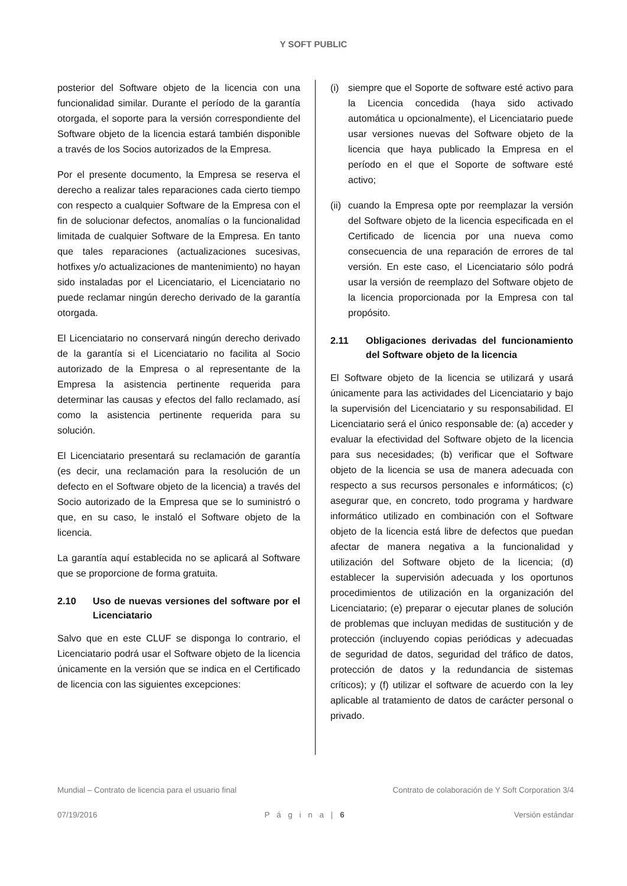Y SOFT PUBLIC
posterior del Software objeto de la licencia con una funcionalidad similar. Durante el período de la garantía otorgada, el soporte para la versión correspondiente del Software objeto de la licencia estará también disponible a través de los Socios autorizados de la Empresa.
Por el presente documento, la Empresa se reserva el derecho a realizar tales reparaciones cada cierto tiempo con respecto a cualquier Software de la Empresa con el fin de solucionar defectos, anomalías o la funcionalidad limitada de cualquier Software de la Empresa. En tanto que tales reparaciones (actualizaciones sucesivas, hotfixes y/o actualizaciones de mantenimiento) no hayan sido instaladas por el Licenciatario, el Licenciatario no puede reclamar ningún derecho derivado de la garantía otorgada.
El Licenciatario no conservará ningún derecho derivado de la garantía si el Licenciatario no facilita al Socio autorizado de la Empresa o al representante de la Empresa la asistencia pertinente requerida para determinar las causas y efectos del fallo reclamado, así como la asistencia pertinente requerida para su solución.
El Licenciatario presentará su reclamación de garantía (es decir, una reclamación para la resolución de un defecto en el Software objeto de la licencia) a través del Socio autorizado de la Empresa que se lo suministró o que, en su caso, le instaló el Software objeto de la licencia.
La garantía aquí establecida no se aplicará al Software que se proporcione de forma gratuita.
2.10 Uso de nuevas versiones del software por el Licenciatario
Salvo que en este CLUF se disponga lo contrario, el Licenciatario podrá usar el Software objeto de la licencia únicamente en la versión que se indica en el Certificado de licencia con las siguientes excepciones:
(i) siempre que el Soporte de software esté activo para la Licencia concedida (haya sido activado automática u opcionalmente), el Licenciatario puede usar versiones nuevas del Software objeto de la licencia que haya publicado la Empresa en el período en el que el Soporte de software esté activo;
(ii) cuando la Empresa opte por reemplazar la versión del Software objeto de la licencia especificada en el Certificado de licencia por una nueva como consecuencia de una reparación de errores de tal versión. En este caso, el Licenciatario sólo podrá usar la versión de reemplazo del Software objeto de la licencia proporcionada por la Empresa con tal propósito.
2.11 Obligaciones derivadas del funcionamiento del Software objeto de la licencia
El Software objeto de la licencia se utilizará y usará únicamente para las actividades del Licenciatario y bajo la supervisión del Licenciatario y su responsabilidad. El Licenciatario será el único responsable de: (a) acceder y evaluar la efectividad del Software objeto de la licencia para sus necesidades; (b) verificar que el Software objeto de la licencia se usa de manera adecuada con respecto a sus recursos personales e informáticos; (c) asegurar que, en concreto, todo programa y hardware informático utilizado en combinación con el Software objeto de la licencia está libre de defectos que puedan afectar de manera negativa a la funcionalidad y utilización del Software objeto de la licencia; (d) establecer la supervisión adecuada y los oportunos procedimientos de utilización en la organización del Licenciatario; (e) preparar o ejecutar planes de solución de problemas que incluyan medidas de sustitución y de protección (incluyendo copias periódicas y adecuadas de seguridad de datos, seguridad del tráfico de datos, protección de datos y la redundancia de sistemas críticos); y (f) utilizar el software de acuerdo con la ley aplicable al tratamiento de datos de carácter personal o privado.
Mundial – Contrato de licencia para el usuario final Contrato de colaboración de Y Soft Corporation 3/4
07/19/2016 P á g i n a | 6 Versión estándar